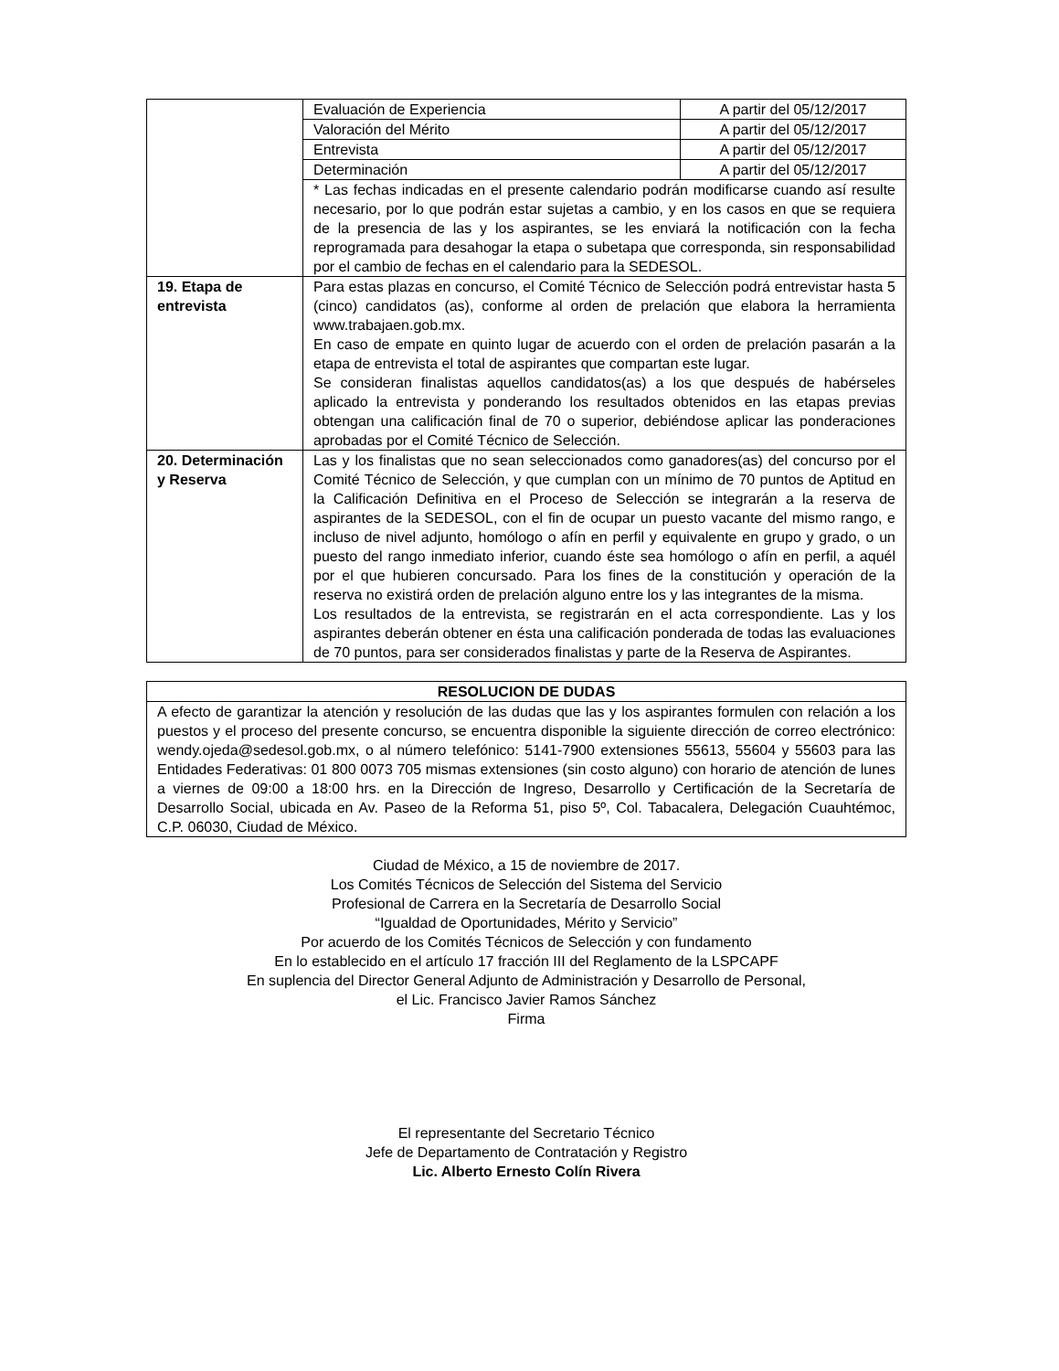| | Evaluación de Experiencia | A partir del 05/12/2017 |
| | Valoración del Mérito | A partir del 05/12/2017 |
| | Entrevista | A partir del 05/12/2017 |
| | Determinación | A partir del 05/12/2017 |
| | * Las fechas indicadas en el presente calendario podrán modificarse cuando así resulte necesario, por lo que podrán estar sujetas a cambio, y en los casos en que se requiera de la presencia de las y los aspirantes, se les enviará la notificación con la fecha reprogramada para desahogar la etapa o subetapa que corresponda, sin responsabilidad por el cambio de fechas en el calendario para la SEDESOL. | |
| 19. Etapa de entrevista | Para estas plazas en concurso, el Comité Técnico de Selección podrá entrevistar hasta 5 (cinco) candidatos (as), conforme al orden de prelación que elabora la herramienta www.trabajaen.gob.mx. En caso de empate en quinto lugar de acuerdo con el orden de prelación pasarán a la etapa de entrevista el total de aspirantes que compartan este lugar. Se consideran finalistas aquellos candidatos(as) a los que después de habérseles aplicado la entrevista y ponderando los resultados obtenidos en las etapas previas obtengan una calificación final de 70 o superior, debiéndose aplicar las ponderaciones aprobadas por el Comité Técnico de Selección. | |
| 20. Determinación y Reserva | Las y los finalistas que no sean seleccionados como ganadores(as) del concurso por el Comité Técnico de Selección, y que cumplan con un mínimo de 70 puntos de Aptitud en la Calificación Definitiva en el Proceso de Selección se integrarán a la reserva de aspirantes de la SEDESOL, con el fin de ocupar un puesto vacante del mismo rango, e incluso de nivel adjunto, homólogo o afín en perfil y equivalente en grupo y grado, o un puesto del rango inmediato inferior, cuando éste sea homólogo o afín en perfil, a aquél por el que hubieren concursado. Para los fines de la constitución y operación de la reserva no existirá orden de prelación alguno entre los y las integrantes de la misma. Los resultados de la entrevista, se registrarán en el acta correspondiente. Las y los aspirantes deberán obtener en ésta una calificación ponderada de todas las evaluaciones de 70 puntos, para ser considerados finalistas y parte de la Reserva de Aspirantes. | |
| RESOLUCION DE DUDAS |
| A efecto de garantizar la atención y resolución de las dudas que las y los aspirantes formulen con relación a los puestos y el proceso del presente concurso, se encuentra disponible la siguiente dirección de correo electrónico: wendy.ojeda@sedesol.gob.mx, o al número telefónico: 5141-7900 extensiones 55613, 55604 y 55603 para las Entidades Federativas: 01 800 0073 705 mismas extensiones (sin costo alguno) con horario de atención de lunes a viernes de 09:00 a 18:00 hrs. en la Dirección de Ingreso, Desarrollo y Certificación de la Secretaría de Desarrollo Social, ubicada en Av. Paseo de la Reforma 51, piso 5º, Col. Tabacalera, Delegación Cuauhtémoc, C.P. 06030, Ciudad de México. |
Ciudad de México, a 15 de noviembre de 2017.
Los Comités Técnicos de Selección del Sistema del Servicio
Profesional de Carrera en la Secretaría de Desarrollo Social
“Igualdad de Oportunidades, Mérito y Servicio”
Por acuerdo de los Comités Técnicos de Selección y con fundamento
En lo establecido en el artículo 17 fracción III del Reglamento de la LSPCAPF
En suplencia del Director General Adjunto de Administración y Desarrollo de Personal,
el Lic. Francisco Javier Ramos Sánchez
Firma
El representante del Secretario Técnico
Jefe de Departamento de Contratación y Registro
Lic. Alberto Ernesto Colín Rivera